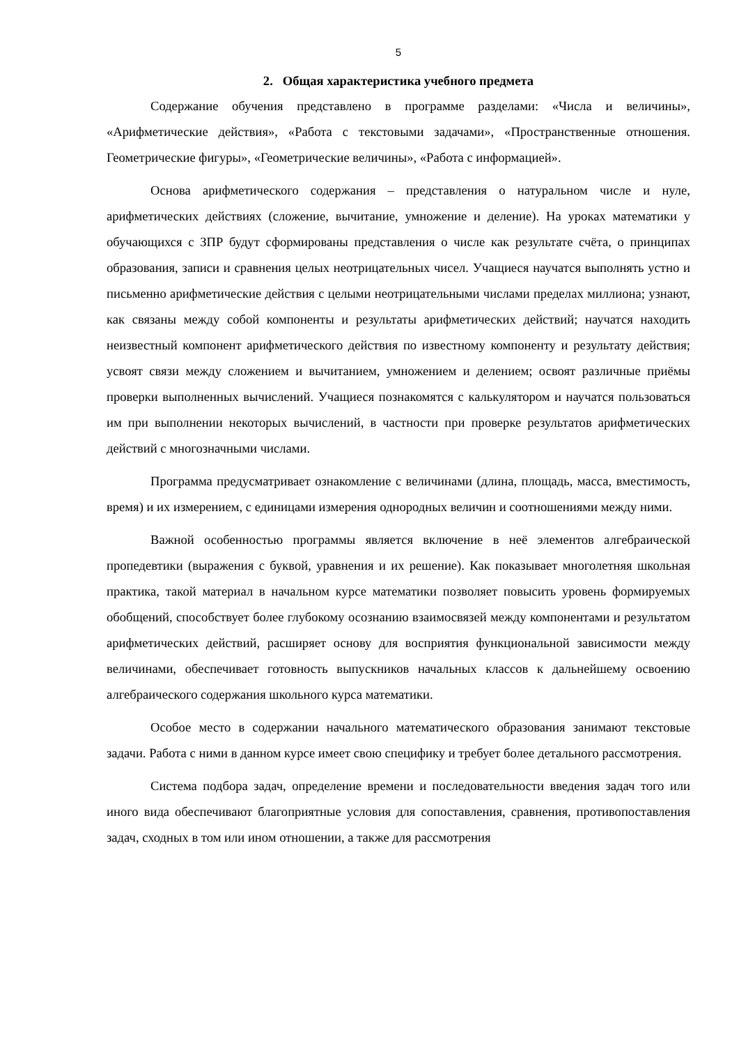5
2. Общая характеристика учебного предмета
Содержание обучения представлено в программе разделами: «Числа и величины», «Арифметические действия», «Работа с текстовыми задачами», «Пространственные отношения. Геометрические фигуры», «Геометрические величины», «Работа с информацией».
Основа арифметического содержания – представления о натуральном числе и нуле, арифметических действиях (сложение, вычитание, умножение и деление). На уроках математики у обучающихся с ЗПР будут сформированы представления о числе как результате счёта, о принципах образования, записи и сравнения целых неотрицательных чисел. Учащиеся научатся выполнять устно и письменно арифметические действия с целыми неотрицательными числами пределах миллиона; узнают, как связаны между собой компоненты и результаты арифметических действий; научатся находить неизвестный компонент арифметического действия по известному компоненту и результату действия; усвоят связи между сложением и вычитанием, умножением и делением; освоят различные приёмы проверки выполненных вычислений. Учащиеся познакомятся с калькулятором и научатся пользоваться им при выполнении некоторых вычислений, в частности при проверке результатов арифметических действий с многозначными числами.
Программа предусматривает ознакомление с величинами (длина, площадь, масса, вместимость, время) и их измерением, с единицами измерения однородных величин и соотношениями между ними.
Важной особенностью программы является включение в неё элементов алгебраической пропедевтики (выражения с буквой, уравнения и их решение). Как показывает многолетняя школьная практика, такой материал в начальном курсе математики позволяет повысить уровень формируемых обобщений, способствует более глубокому осознанию взаимосвязей между компонентами и результатом арифметических действий, расширяет основу для восприятия функциональной зависимости между величинами, обеспечивает готовность выпускников начальных классов к дальнейшему освоению алгебраического содержания школьного курса математики.
Особое место в содержании начального математического образования занимают текстовые задачи. Работа с ними в данном курсе имеет свою специфику и требует более детального рассмотрения.
Система подбора задач, определение времени и последовательности введения задач того или иного вида обеспечивают благоприятные условия для сопоставления, сравнения, противопоставления задач, сходных в том или ином отношении, а также для рассмотрения